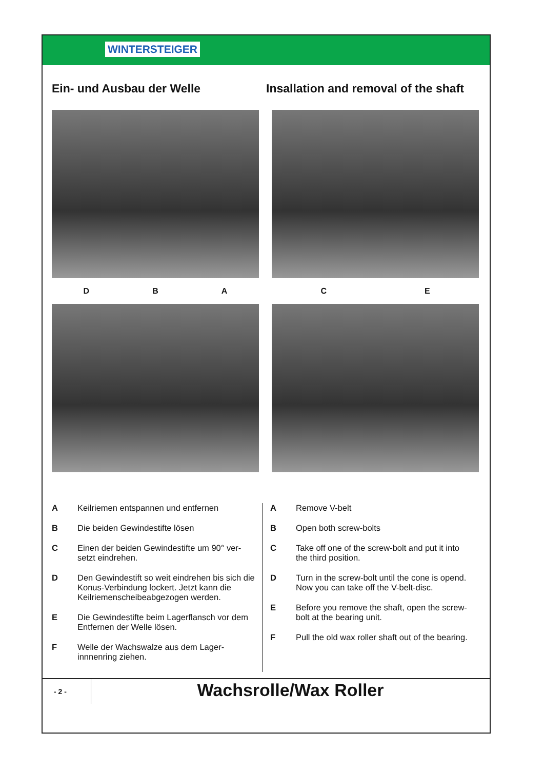WINTERSTEIGER
Ein- und Ausbau der Welle Insallation and removal of the shaft
D B A
C E
A Keilriemen entspannen und entfernen
B Die beiden Gewindestifte lösen
C Einen der beiden Gewindestifte um 90° ver-setzt eindrehen.
D Den Gewindestift so weit eindrehen bis sich die Konus-Verbindung lockert. Jetzt kann die Keilriemenscheibeabgezogen werden.
E Die Gewindestifte beim Lagerflansch vor dem Entfernen der Welle lösen.
F Welle der Wachswalze aus dem Lager-innnenring ziehen.
A Remove V-belt
B Open both screw-bolts
C Take off one of the screw-bolt and put it into the third position.
D Turn in the screw-bolt until the cone is opend. Now you can take off the V-belt-disc.
E Before you remove the shaft, open the screw-bolt at the bearing unit.
F Pull the old wax roller shaft out of the bearing.
- 2 -
Wachsrolle/Wax Roller